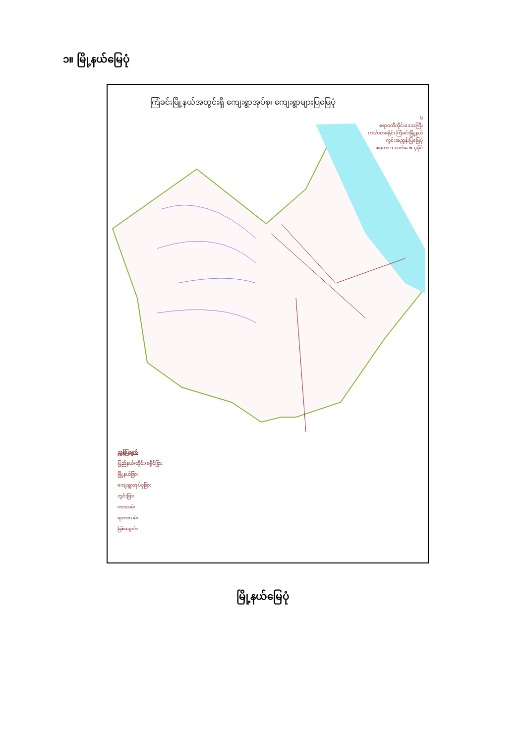၁။ မြို့နယ်မြေပုံ
ကြံခင်းမြို့နယ်အတွင်းရှိ ကျေးရွာအုပ်စု၊ ကျေးရွာများပြမြေပုံ
N
ဧရာဝတီတိုင်းဒေသကြီး
ဟင်္သာတခရိုင်၊ ကြံခင်းမြို့နယ်
ကွင်းအညွှန်းပြမြေပုံ
စကေး ၁ လက်မ = ၄မိုင်
ညွှန်ပြချက်
ပြည်နယ်/တိုင်း/ခရိုင်ခြား
မြို့နယ်ခြား
ကျေးရွာအုပ်စုခြား
ကွင်းခြား
ကားလမ်း
ရထားလမ်း
မြစ်ချောင်း
မြို့နယ်မြေပုံ